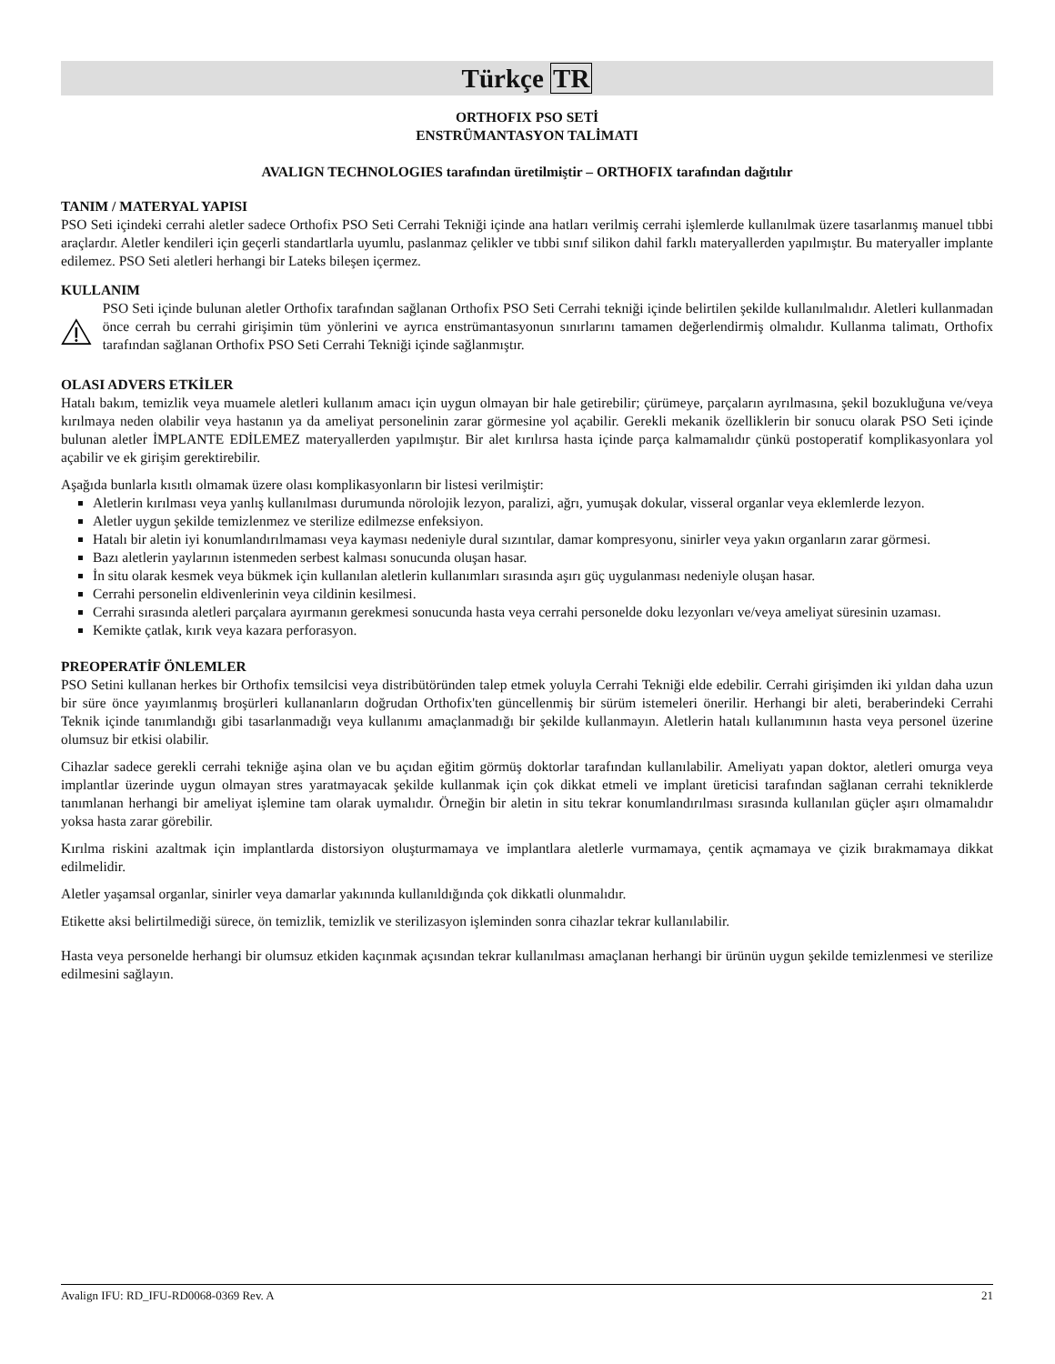Türkçe TR
ORTHOFIX PSO SETİ
ENSTRÜMANTASYON TALİMATI
AVALIGN TECHNOLOGIES tarafından üretilmiştir – ORTHOFIX tarafından dağıtılır
TANIM / MATERYAL YAPISI
PSO Seti içindeki cerrahi aletler sadece Orthofix PSO Seti Cerrahi Tekniği içinde ana hatları verilmiş cerrahi işlemlerde kullanılmak üzere tasarlanmış manuel tıbbi araçlardır. Aletler kendileri için geçerli standartlarla uyumlu, paslanmaz çelikler ve tıbbi sınıf silikon dahil farklı materyallerden yapılmıştır. Bu materyaller implante edilemez. PSO Seti aletleri herhangi bir Lateks bileşen içermez.
KULLANIM
PSO Seti içinde bulunan aletler Orthofix tarafından sağlanan Orthofix PSO Seti Cerrahi tekniği içinde belirtilen şekilde kullanılmalıdır. Aletleri kullanmadan önce cerrah bu cerrahi girişimin tüm yönlerini ve ayrıca enstrümantasyonun sınırlarını tamamen değerlendirmiş olmalıdır. Kullanma talimatı, Orthofix tarafından sağlanan Orthofix PSO Seti Cerrahi Tekniği içinde sağlanmıştır.
OLASI ADVERS ETKİLER
Hatalı bakım, temizlik veya muamele aletleri kullanım amacı için uygun olmayan bir hale getirebilir; çürümeye, parçaların ayrılmasına, şekil bozukluğuna ve/veya kırılmaya neden olabilir veya hastanın ya da ameliyat personelinin zarar görmesine yol açabilir. Gerekli mekanik özelliklerin bir sonucu olarak PSO Seti içinde bulunan aletler İMPLANTE EDİLEMEZ materyallerden yapılmıştır. Bir alet kırılırsa hasta içinde parça kalmamalıdır çünkü postoperatif komplikasyonlara yol açabilir ve ek girişim gerektirebilir.
Aşağıda bunlarla kısıtlı olmamak üzere olası komplikasyonların bir listesi verilmiştir:
Aletlerin kırılması veya yanlış kullanılması durumunda nörolojik lezyon, paralizi, ağrı, yumuşak dokular, visseral organlar veya eklemlerde lezyon.
Aletler uygun şekilde temizlenmez ve sterilize edilmezse enfeksiyon.
Hatalı bir aletin iyi konumlandırılmaması veya kayması nedeniyle dural sızıntılar, damar kompresyonu, sinirler veya yakın organların zarar görmesi.
Bazı aletlerin yaylarının istenmeden serbest kalması sonucunda oluşan hasar.
İn situ olarak kesmek veya bükmek için kullanılan aletlerin kullanımları sırasında aşırı güç uygulanması nedeniyle oluşan hasar.
Cerrahi personelin eldivenlerinin veya cildinin kesilmesi.
Cerrahi sırasında aletleri parçalara ayırmanın gerekmesi sonucunda hasta veya cerrahi personelde doku lezyonları ve/veya ameliyat süresinin uzaması.
Kemikte çatlak, kırık veya kazara perforasyon.
PREOPERATİF ÖNLEMLER
PSO Setini kullanan herkes bir Orthofix temsilcisi veya distribütöründen talep etmek yoluyla Cerrahi Tekniği elde edebilir. Cerrahi girişimden iki yıldan daha uzun bir süre önce yayımlanmış broşürleri kullananların doğrudan Orthofix'ten güncellenmiş bir sürüm istemeleri önerilir. Herhangi bir aleti, beraberindeki Cerrahi Teknik içinde tanımlandığı gibi tasarlanmadığı veya kullanımı amaçlanmadığı bir şekilde kullanmayın. Aletlerin hatalı kullanımının hasta veya personel üzerine olumsuz bir etkisi olabilir.
Cihazlar sadece gerekli cerrahi tekniğe aşina olan ve bu açıdan eğitim görmüş doktorlar tarafından kullanılabilir. Ameliyatı yapan doktor, aletleri omurga veya implantlar üzerinde uygun olmayan stres yaratmayacak şekilde kullanmak için çok dikkat etmeli ve implant üreticisi tarafından sağlanan cerrahi tekniklerde tanımlanan herhangi bir ameliyat işlemine tam olarak uymalıdır. Örneğin bir aletin in situ tekrar konumlandırılması sırasında kullanılan güçler aşırı olmamalıdır yoksa hasta zarar görebilir.
Kırılma riskini azaltmak için implantlarda distorsiyon oluşturmamaya ve implantlara aletlerle vurmamaya, çentik açmamaya ve çizik bırakmamaya dikkat edilmelidir.
Aletler yaşamsal organlar, sinirler veya damarlar yakınında kullanıldığında çok dikkatli olunmalıdır.
Etikette aksi belirtilmediği sürece, ön temizlik, temizlik ve sterilizasyon işleminden sonra cihazlar tekrar kullanılabilir.
Hasta veya personelde herhangi bir olumsuz etkiden kaçınmak açısından tekrar kullanılması amaçlanan herhangi bir ürünün uygun şekilde temizlenmesi ve sterilize edilmesini sağlayın.
Avalign IFU: RD_IFU-RD0068-0369 Rev. A 21